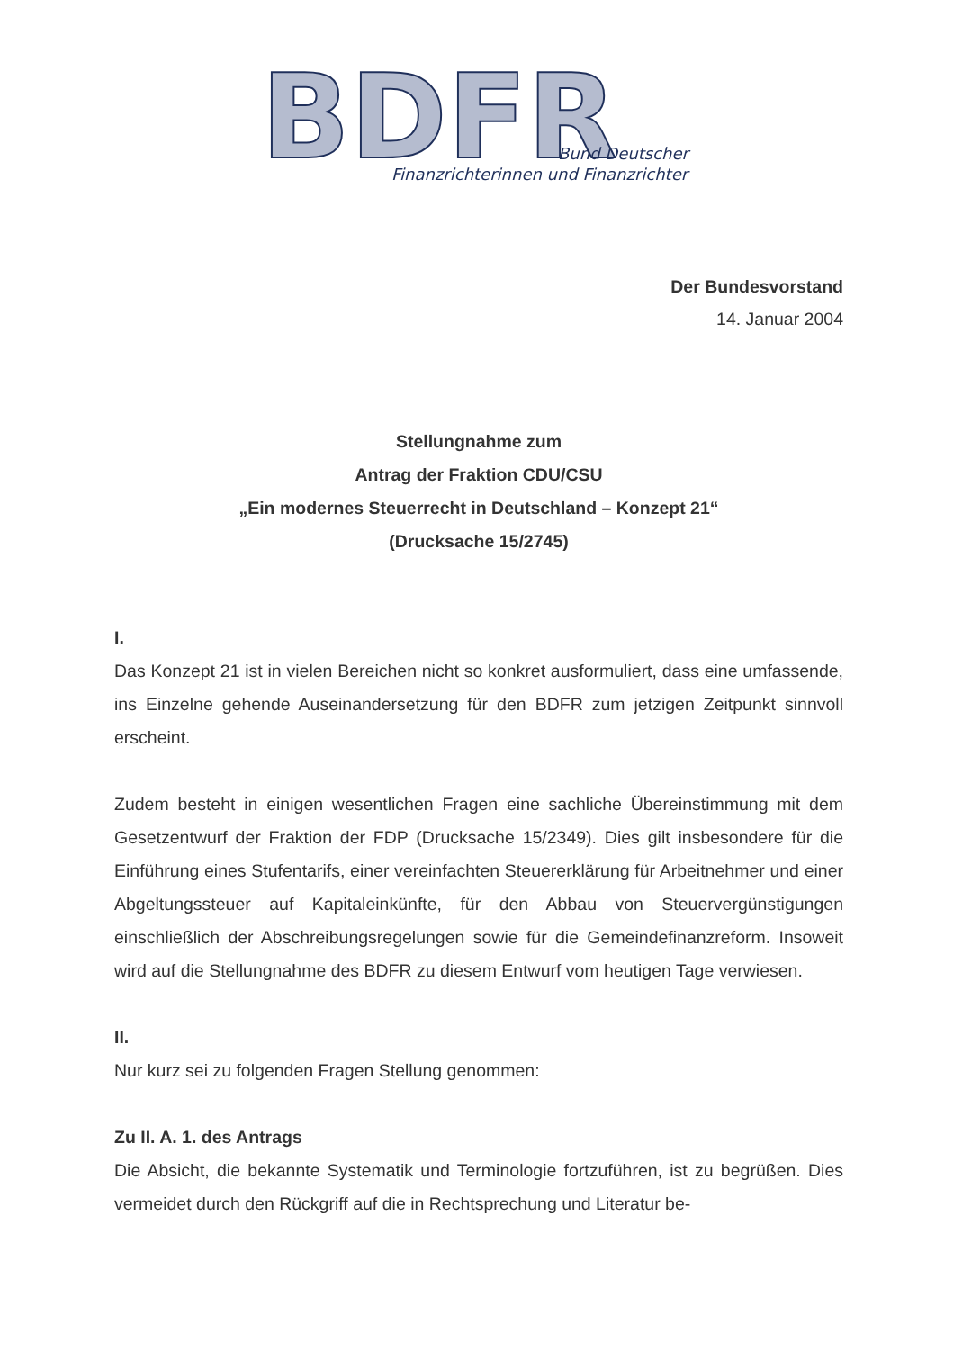BDFR
Bund Deutscher
Finanzrichterinnen und Finanzrichter
Der Bundesvorstand
14. Januar 2004
Stellungnahme zum
Antrag der Fraktion CDU/CSU
„Ein modernes Steuerrecht in Deutschland – Konzept 21“
(Drucksache 15/2745)
I.
Das Konzept 21 ist in vielen Bereichen nicht so konkret ausformuliert, dass eine umfassende, ins Einzelne gehende Auseinandersetzung für den BDFR zum jetzigen Zeitpunkt sinnvoll erscheint.
Zudem besteht in einigen wesentlichen Fragen eine sachliche Übereinstimmung mit dem Gesetzentwurf der Fraktion der FDP (Drucksache 15/2349). Dies gilt insbesondere für die Einführung eines Stufentarifs, einer vereinfachten Steuererklärung für Arbeitnehmer und einer Abgeltungssteuer auf Kapitaleinkünfte, für den Abbau von Steuervergünstigungen einschließlich der Abschreibungsregelungen sowie für die Gemeindefinanzreform. Insoweit wird auf die Stellungnahme des BDFR zu diesem Entwurf vom heutigen Tage verwiesen.
II.
Nur kurz sei zu folgenden Fragen Stellung genommen:
Zu II. A. 1. des Antrags
Die Absicht, die bekannte Systematik und Terminologie fortzuführen, ist zu begrüßen. Dies vermeidet durch den Rückgriff auf die in Rechtsprechung und Literatur be-